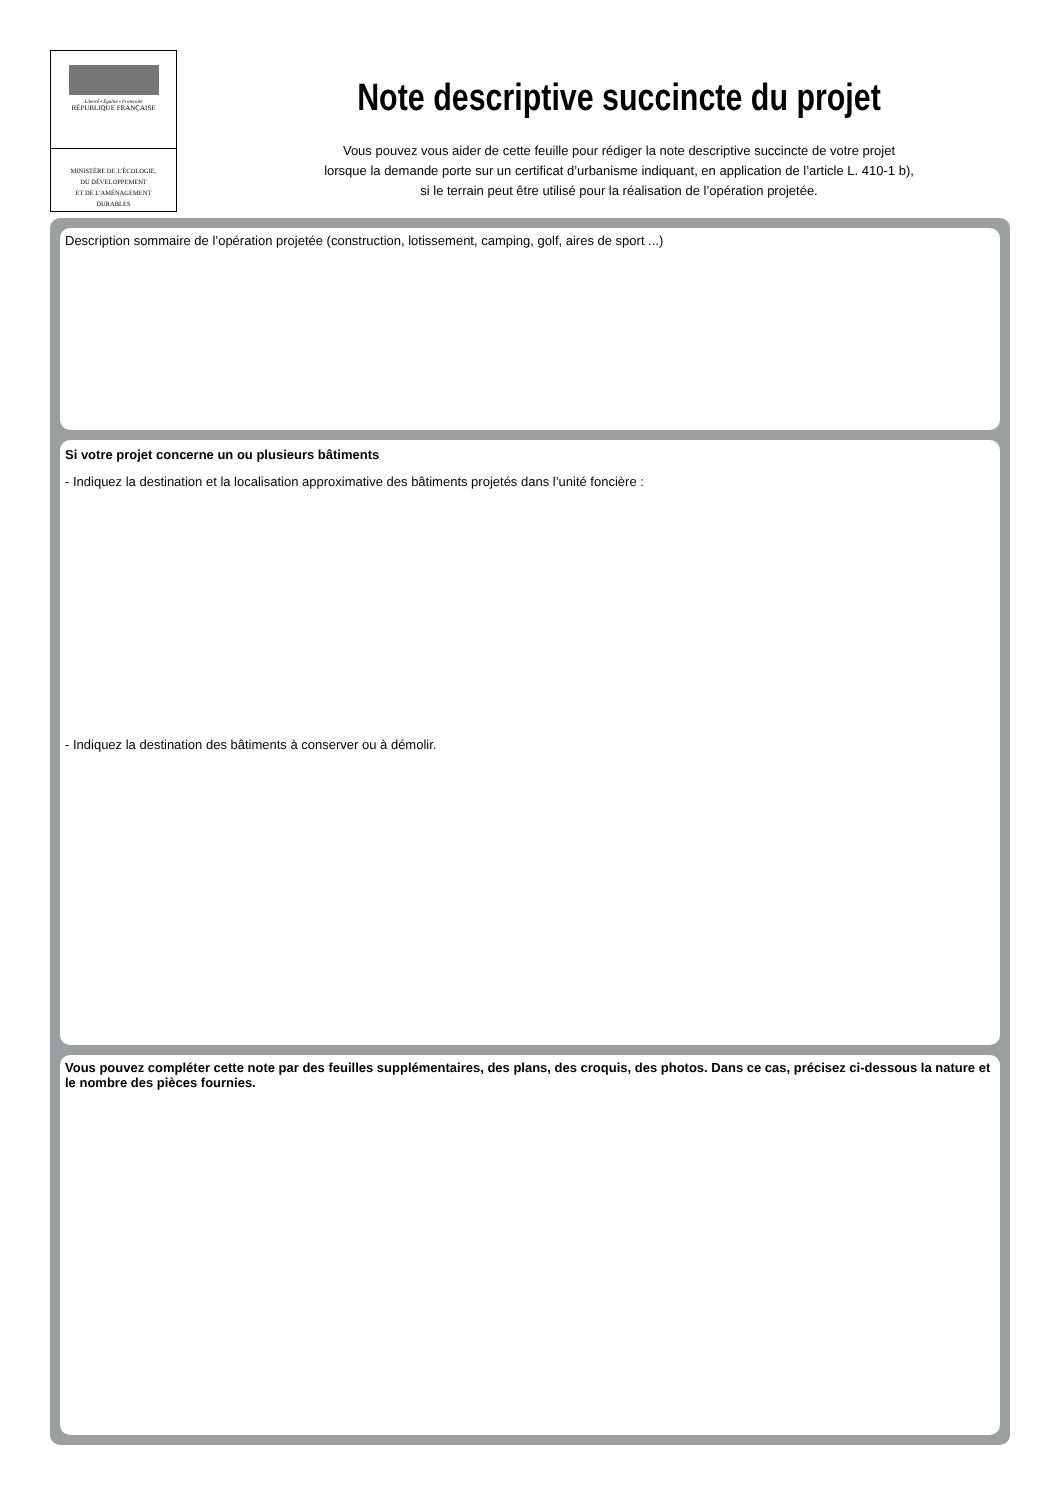Liberté • Égalité • Fraternité
RÉPUBLIQUE FRANÇAISE
MINISTÈRE DE L'ÉCOLOGIE,
DU DÉVELOPPEMENT
ET DE L'AMÉNAGEMENT
DURABLES
Note descriptive succincte du projet
Vous pouvez vous aider de cette feuille pour rédiger la note descriptive succincte de votre projet
lorsque la demande porte sur un certificat d’urbanisme indiquant, en application de l’article L. 410-1 b),
si le terrain peut être utilisé pour la réalisation de l’opération projetée.
Description sommaire de l’opération projetée (construction, lotissement, camping, golf, aires de sport ...)
Si votre projet concerne un ou plusieurs bâtiments
- Indiquez la destination et la localisation approximative des bâtiments projetés dans l’unité foncière :
- Indiquez la destination des bâtiments à conserver ou à démolir.
Vous pouvez compléter cette note par des feuilles supplémentaires, des plans, des croquis, des photos. Dans ce cas, précisez ci-dessous la nature et le nombre des pièces fournies.